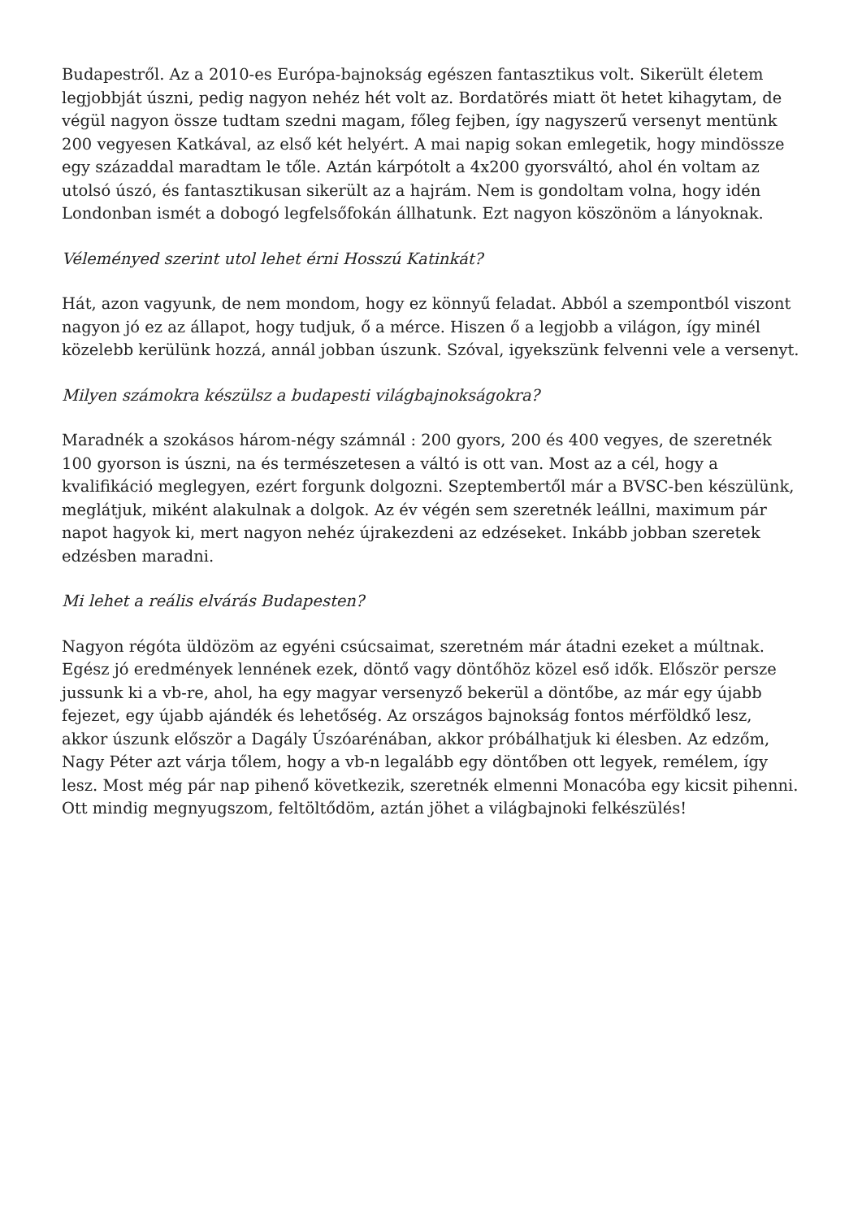Budapestről. Az a 2010-es Európa-bajnokság egészen fantasztikus volt. Sikerült életem legjobbját úszni, pedig nagyon nehéz hét volt az. Bordatörés miatt öt hetet kihagytam, de végül nagyon össze tudtam szedni magam, főleg fejben, így nagyszerű versenyt mentünk 200 vegyesen Katkával, az első két helyért. A mai napig sokan emlegetik, hogy mindössze egy századdal maradtam le tőle. Aztán kárpótolt a 4x200 gyorsváltó, ahol én voltam az utolsó úszó, és fantasztikusan sikerült az a hajrám. Nem is gondoltam volna, hogy idén Londonban ismét a dobogó legfelsőfokán állhatunk. Ezt nagyon köszönöm a lányoknak.
Véleményed szerint utol lehet érni Hosszú Katinkát?
Hát, azon vagyunk, de nem mondom, hogy ez könnyű feladat. Abból a szempontból viszont nagyon jó ez az állapot, hogy tudjuk, ő a mérce. Hiszen ő a legjobb a világon, így minél közelebb kerülünk hozzá, annál jobban úszunk. Szóval, igyekszünk felvenni vele a versenyt.
Milyen számokra készülsz a budapesti világbajnokságokra?
Maradnék a szokásos három-négy számnál : 200 gyors, 200 és 400 vegyes, de szeretnék 100 gyorson is úszni, na és természetesen a váltó is ott van. Most az a cél, hogy a kvalifikáció meglegyen, ezért forgunk dolgozni. Szeptembertől már a BVSC-ben készülünk, meglátjuk, miként alakulnak a dolgok. Az év végén sem szeretnék leállni, maximum pár napot hagyok ki, mert nagyon nehéz újrakezdeni az edzéseket. Inkább jobban szeretek edzésben maradni.
Mi lehet a reális elvárás Budapesten?
Nagyon régóta üldözöm az egyéni csúcsaimat, szeretném már átadni ezeket a múltnak. Egész jó eredmények lennének ezek, döntő vagy döntőhöz közel eső idők. Először persze jussunk ki a vb-re, ahol, ha egy magyar versenyző bekerül a döntőbe, az már egy újabb fejezet, egy újabb ajándék és lehetőség. Az országos bajnokság fontos mérföldkő lesz, akkor úszunk először a Dagály Úszóarénában, akkor próbálhatjuk ki élesben. Az edzőm, Nagy Péter azt várja tőlem, hogy a vb-n legalább egy döntőben ott legyek, remélem, így lesz. Most még pár nap pihenő következik, szeretnék elmenni Monacóba egy kicsit pihenni. Ott mindig megnyugszom, feltöltődöm, aztán jöhet a világbajnoki felkészülés!